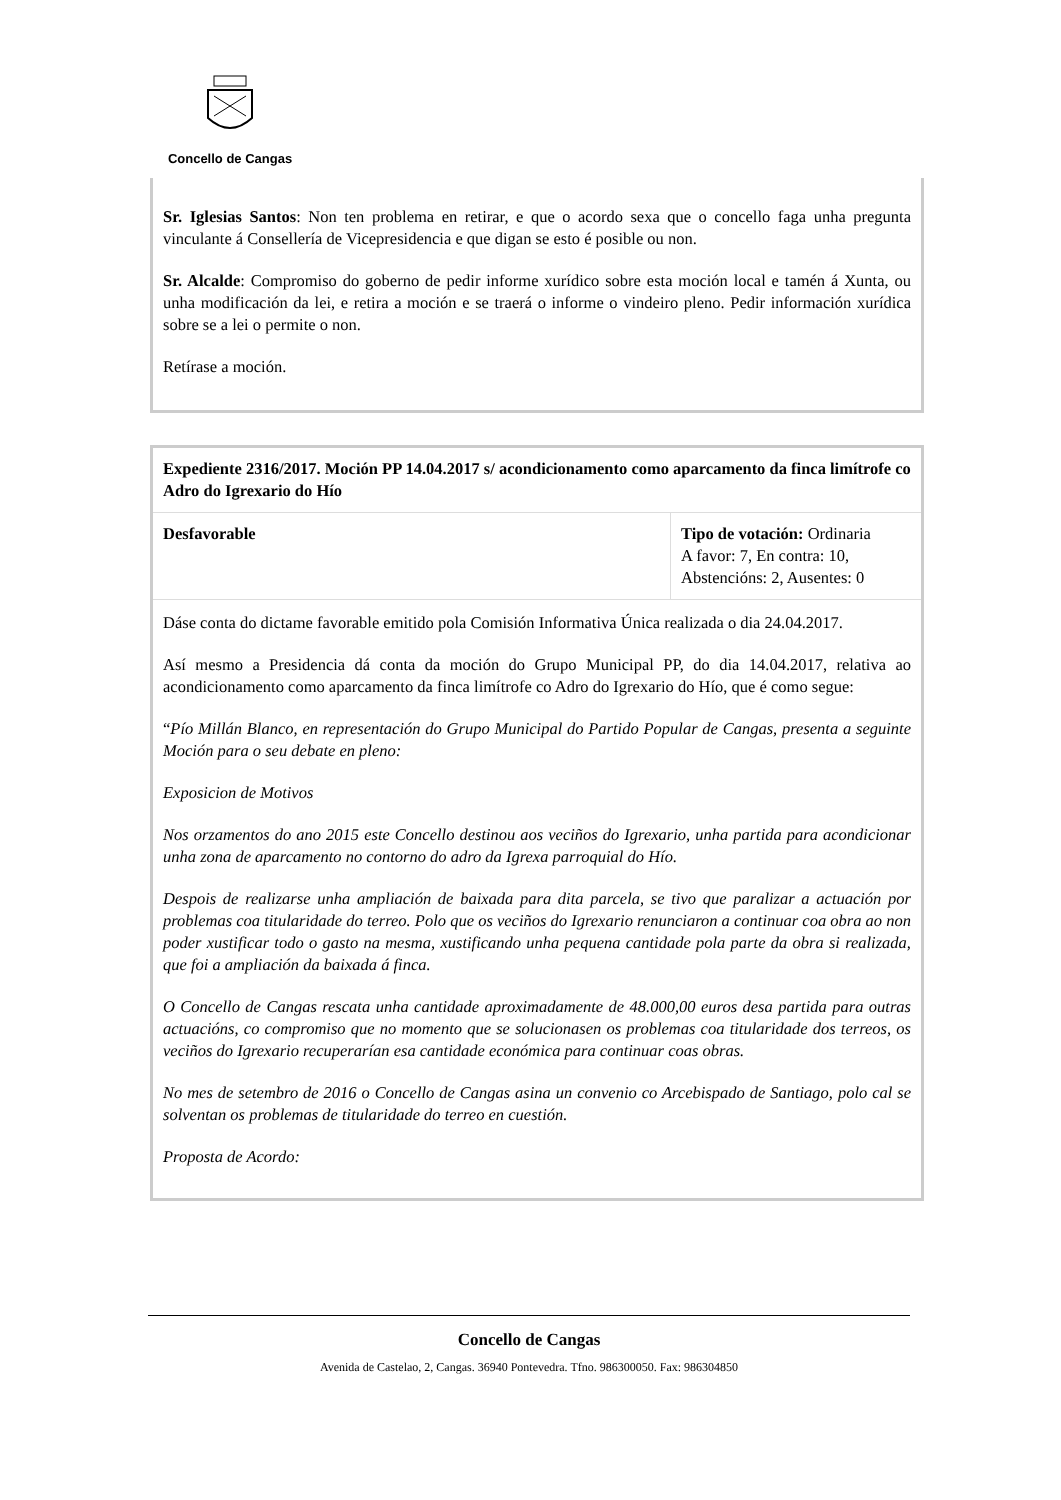Concello de Cangas
Sr. Iglesias Santos: Non ten problema en retirar, e que o acordo sexa que o concello faga unha pregunta vinculante á Consellería de Vicepresidencia e que digan se esto é posible ou non.
Sr. Alcalde: Compromiso do goberno de pedir informe xurídico sobre esta moción local e tamén á Xunta, ou unha modificación da lei, e retira a moción e se traerá o informe o vindeiro pleno. Pedir información xurídica sobre se a lei o permite o non.
Retírase a moción.
| Expediente 2316/2017. Moción PP 14.04.2017 s/ acondicionamento como aparcamento da finca limítrofe co Adro do Igrexario do Hío | |
| Desfavorable | Tipo de votación: Ordinaria A favor: 7, En contra: 10, Abstencións: 2, Ausentes: 0 |
| Dáse conta do dictame favorable emitido pola Comisión Informativa Única realizada o dia 24.04.2017. Así mesmo a Presidencia dá conta da moción do Grupo Municipal PP, do dia 14.04.2017, relativa ao acondicionamento como aparcamento da finca limítrofe co Adro do Igrexario do Hío, que é como segue: “ Pío Millán Blanco, en representación do Grupo Municipal do Partido Popular de Cangas, presenta a seguinte Moción para o seu debate en pleno: Exposicion de Motivos Nos orzamentos do ano 2015 este Concello destinou aos veciños do Igrexario, unha partida para acondicionar unha zona de aparcamento no contorno do adro da Igrexa parroquial do Hío. Despois de realizarse unha ampliación de baixada para dita parcela, se tivo que paralizar a actuación por problemas coa titularidade do terreo. Polo que os veciños do Igrexario renunciaron a continuar coa obra ao non poder xustificar todo o gasto na mesma, xustificando unha pequena cantidade pola parte da obra si realizada, que foi a ampliación da baixada á finca. O Concello de Cangas rescata unha cantidade aproximadamente de 48.000,00 euros desa partida para outras actuacións, co compromiso que no momento que se solucionasen os problemas coa titularidade dos terreos, os veciños do Igrexario recuperarían esa cantidade económica para continuar coas obras. No mes de setembro de 2016 o Concello de Cangas asina un convenio co Arcebispado de Santiago, polo cal se solventan os problemas de titularidade do terreo en cuestión. Proposta de Acordo: | |
Concello de Cangas
Avenida de Castelao, 2, Cangas. 36940 Pontevedra. Tfno. 986300050. Fax: 986304850